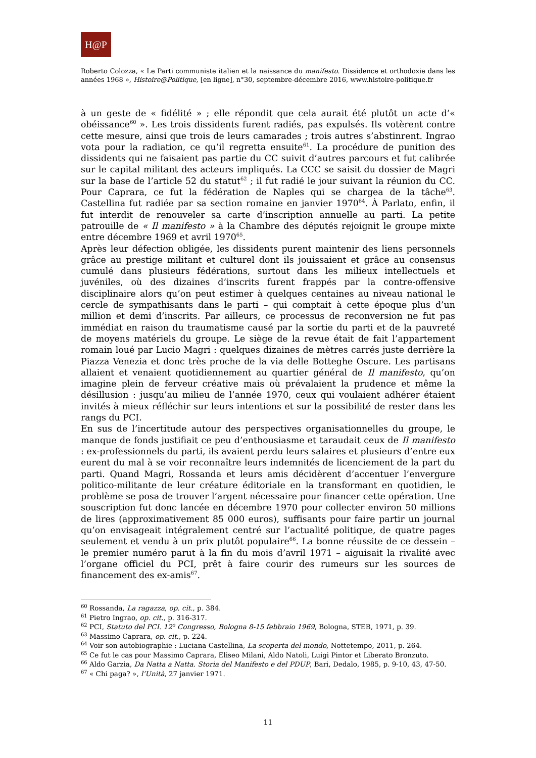H@P
Roberto Colozza, « Le Parti communiste italien et la naissance du manifesto. Dissidence et orthodoxie dans les années 1968 », Histoire@Politique, [en ligne], n°30, septembre-décembre 2016, www.histoire-politique.fr
à un geste de « fidélité » ; elle répondit que cela aurait été plutôt un acte d’« obéissance<sup>60</sup> ». Les trois dissidents furent radiés, pas expulsés. Ils votèrent contre cette mesure, ainsi que trois de leurs camarades ; trois autres s’abstinrent. Ingrao vota pour la radiation, ce qu’il regretta ensuite<sup>61</sup>. La procédure de punition des dissidents qui ne faisaient pas partie du CC suivit d’autres parcours et fut calibrée sur le capital militant des acteurs impliqués. La CCC se saisit du dossier de Magri sur la base de l’article 52 du statut<sup>62</sup> ; il fut radié le jour suivant la réunion du CC. Pour Caprara, ce fut la fédération de Naples qui se chargea de la tâche<sup>63</sup>. Castellina fut radiée par sa section romaine en janvier 1970<sup>64</sup>. À Parlato, enfin, il fut interdit de renouveler sa carte d’inscription annuelle au parti. La petite patrouille de « Il manifesto » à la Chambre des députés rejoignit le groupe mixte entre décembre 1969 et avril 1970<sup>65</sup>.
Après leur défection obligée, les dissidents purent maintenir des liens personnels grâce au prestige militant et culturel dont ils jouissaient et grâce au consensus cumulé dans plusieurs fédérations, surtout dans les milieux intellectuels et juvéniles, où des dizaines d’inscrits furent frappés par la contre-offensive disciplinaire alors qu’on peut estimer à quelques centaines au niveau national le cercle de sympathisants dans le parti – qui comptait à cette époque plus d’un million et demi d’inscrits. Par ailleurs, ce processus de reconversion ne fut pas immédiat en raison du traumatisme causé par la sortie du parti et de la pauvreté de moyens matériels du groupe. Le siège de la revue était de fait l’appartement romain loué par Lucio Magri : quelques dizaines de mètres carrés juste derrière la Piazza Venezia et donc très proche de la via delle Botteghe Oscure. Les partisans allaient et venaient quotidiennement au quartier général de Il manifesto, qu’on imagine plein de ferveur créative mais où prévalaient la prudence et même la désillusion : jusqu’au milieu de l’année 1970, ceux qui voulaient adhérer étaient invités à mieux réfléchir sur leurs intentions et sur la possibilité de rester dans les rangs du PCI.
En sus de l’incertitude autour des perspectives organisationnelles du groupe, le manque de fonds justifiait ce peu d’enthousiasme et taraudait ceux de Il manifesto : ex-professionnels du parti, ils avaient perdu leurs salaires et plusieurs d’entre eux eurent du mal à se voir reconnaître leurs indemnités de licenciement de la part du parti. Quand Magri, Rossanda et leurs amis décidèrent d’accentuer l’envergure politico-militante de leur créature éditoriale en la transformant en quotidien, le problème se posa de trouver l’argent nécessaire pour financer cette opération. Une souscription fut donc lancée en décembre 1970 pour collecter environ 50 millions de lires (approximativement 85 000 euros), suffisants pour faire partir un journal qu’on envisageait intégralement centré sur l’actualité politique, de quatre pages seulement et vendu à un prix plutôt populaire<sup>66</sup>. La bonne réussite de ce dessein – le premier numéro parut à la fin du mois d’avril 1971 – aiguisait la rivalité avec l’organe officiel du PCI, prêt à faire courir des rumeurs sur les sources de financement des ex-amis<sup>67</sup>.
<sup>60</sup> Rossanda, La ragazza, op. cit., p. 384.
<sup>61</sup> Pietro Ingrao, op. cit., p. 316-317.
<sup>62</sup> PCI, Statuto del PCI. 12<sup>o</sup> Congresso, Bologna 8-15 febbraio 1969, Bologna, STEB, 1971, p. 39.
<sup>63</sup> Massimo Caprara, op. cit., p. 224.
<sup>64</sup> Voir son autobiographie : Luciana Castellina, La scoperta del mondo, Nottetempo, 2011, p. 264.
<sup>65</sup> Ce fut le cas pour Massimo Caprara, Eliseo Milani, Aldo Natoli, Luigi Pintor et Liberato Bronzuto.
<sup>66</sup> Aldo Garzia, Da Natta a Natta. Storia del Manifesto e del PDUP, Bari, Dedalo, 1985, p. 9-10, 43, 47-50.
<sup>67</sup> « Chi paga? », l’Unità, 27 janvier 1971.
11